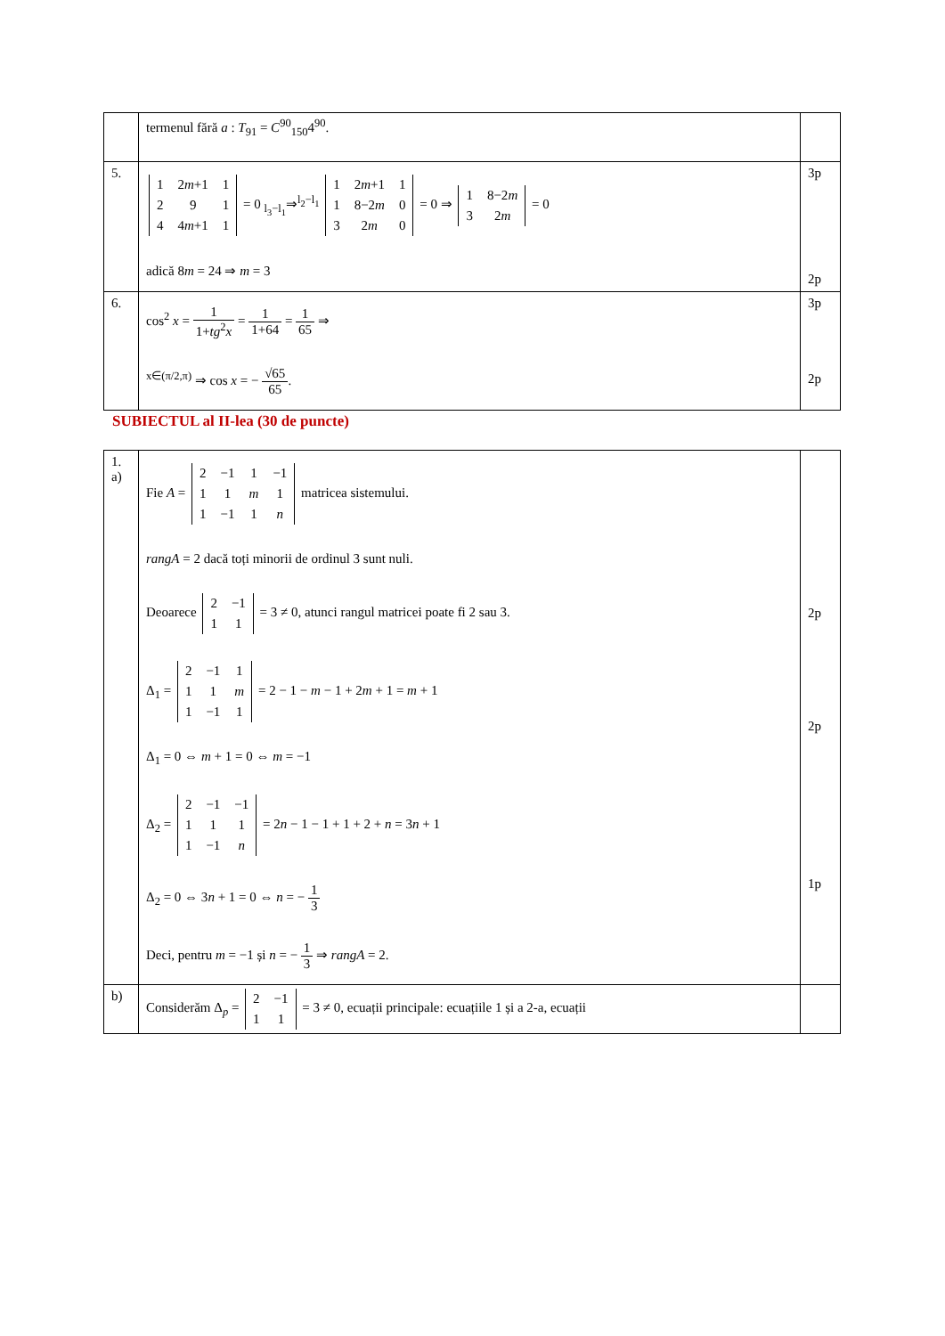| | termenul fără a : T<sub>91</sub> = C<sup>90</sup><sub>150</sub>4<sup>90</sup>. | |
| 5. | / 1 / 2 m +1 / 1 / / 2 / 9 / 1 / / 4 / 4 m +1 / 1 / = 0 <sub>l<sub>3</sub>−l<sub>1</sub></sub>⇒<sup>l<sub>2</sub>−l<sub>1</sub></sup> / 1 / 2 m +1 / 1 / / 1 / 8−2 m / 0 / / 3 / 2 m / 0 / = 0 ⇒ / 1 / 8−2 m / / 3 / 2 m / = 0 adică 8 m = 24 ⇒ m = 3 | 3p 2p |
| 6. | cos<sup>2</sup> x = 1 1+ tg<sup>2</sup> x = 1 1+64 = 1 65 ⇒ <sup>x∈(π/2,π)</sup> ⇒ cos x = − √65 65 . | 3p 2p |
SUBIECTUL al II-lea (30 de puncte)
| 1. a) | Fie A = / 2 / −1 / 1 / −1 / / 1 / 1 / m / 1 / / 1 / −1 / 1 / n / matricea sistemului. rangA = 2 dacă toți minorii de ordinul 3 sunt nuli. Deoarece / 2 / −1 / / 1 / 1 / = 3 ≠ 0, atunci rangul matricei poate fi 2 sau 3. Δ<sub>1</sub> = / 2 / −1 / 1 / / 1 / 1 / m / / 1 / −1 / 1 / = 2 − 1 − m − 1 + 2 m + 1 = m + 1 Δ<sub>1</sub> = 0 ⇔ m + 1 = 0 ⇔ m = −1 Δ<sub>2</sub> = / 2 / −1 / −1 / / 1 / 1 / 1 / / 1 / −1 / n / = 2 n − 1 − 1 + 1 + 2 + n = 3 n + 1 Δ<sub>2</sub> = 0 ⇔ 3 n + 1 = 0 ⇔ n = − 1 3 Deci, pentru m = −1 și n = − 1 3 ⇒ rangA = 2. | 2p 2p 1p |
| b) | Considerăm Δ<sub>p</sub> = / 2 / −1 / / 1 / 1 / = 3 ≠ 0, ecuații principale: ecuațiile 1 și a 2-a, ecuații | |